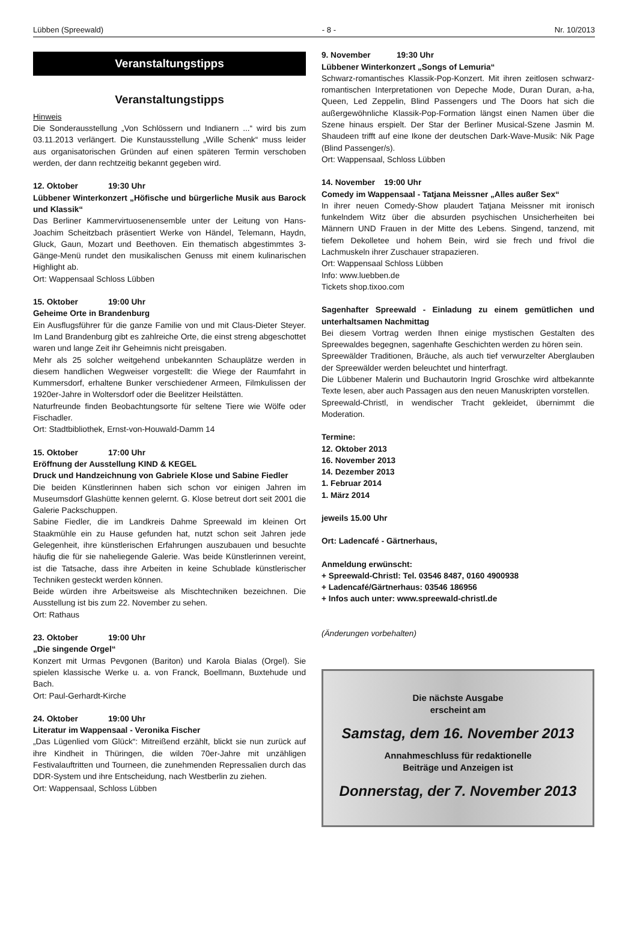Lübben (Spreewald) - 8 - Nr. 10/2013
Veranstaltungstipps
Veranstaltungstipps
Hinweis
Die Sonderausstellung „Von Schlössern und Indianern ...“ wird bis zum 03.11.2013 verlängert. Die Kunstausstellung „Wille Schenk“ muss leider aus organisatorischen Gründen auf einen späteren Termin verschoben werden, der dann rechtzeitig bekannt gegeben wird.
12. Oktober 19:30 Uhr
Lübbener Winterkonzert „Höfische und bürgerliche Musik aus Barock und Klassik“
Das Berliner Kammervirtuosenensemble unter der Leitung von Hans-Joachim Scheitzbach präsentiert Werke von Händel, Telemann, Haydn, Gluck, Gaun, Mozart und Beethoven. Ein thematisch abgestimmtes 3-Gänge-Menü rundet den musikalischen Genuss mit einem kulinarischen Highlight ab.
Ort: Wappensaal Schloss Lübben
15. Oktober 19:00 Uhr
Geheime Orte in Brandenburg
Ein Ausflugsführer für die ganze Familie von und mit Claus-Dieter Steyer. Im Land Brandenburg gibt es zahlreiche Orte, die einst streng abgeschottet waren und lange Zeit ihr Geheimnis nicht preisgaben.
Mehr als 25 solcher weitgehend unbekannten Schauplätze werden in diesem handlichen Wegweiser vorgestellt: die Wiege der Raumfahrt in Kummersdorf, erhaltene Bunker verschiedener Armeen, Filmkulissen der 1920er-Jahre in Woltersdorf oder die Beelitzer Heilstätten.
Naturfreunde finden Beobachtungsorte für seltene Tiere wie Wölfe oder Fischadler.
Ort: Stadtbibliothek, Ernst-von-Houwald-Damm 14
15. Oktober 17:00 Uhr
Eröffnung der Ausstellung KIND & KEGEL
Druck und Handzeichnung von Gabriele Klose und Sabine Fiedler
Die beiden Künstlerinnen haben sich schon vor einigen Jahren im Museumsdorf Glashütte kennen gelernt. G. Klose betreut dort seit 2001 die Galerie Packschuppen.
Sabine Fiedler, die im Landkreis Dahme Spreewald im kleinen Ort Staakmühle ein zu Hause gefunden hat, nutzt schon seit Jahren jede Gelegenheit, ihre künstlerischen Erfahrungen auszubauen und besuchte häufig die für sie naheliegende Galerie. Was beide Künstlerinnen vereint, ist die Tatsache, dass ihre Arbeiten in keine Schublade künstlerischer Techniken gesteckt werden können.
Beide würden ihre Arbeitsweise als Mischtechniken bezeichnen. Die Ausstellung ist bis zum 22. November zu sehen.
Ort: Rathaus
23. Oktober 19:00 Uhr
„Die singende Orgel“
Konzert mit Urmas Pevgonen (Bariton) und Karola Bialas (Orgel). Sie spielen klassische Werke u. a. von Franck, Boellmann, Buxtehude und Bach.
Ort: Paul-Gerhardt-Kirche
24. Oktober 19:00 Uhr
Literatur im Wappensaal - Veronika Fischer
„Das Lügenlied vom Glück“: Mitreißend erzählt, blickt sie nun zurück auf ihre Kindheit in Thüringen, die wilden 70er-Jahre mit unzähligen Festivalauftritten und Tourneen, die zunehmenden Repressalien durch das DDR-System und ihre Entscheidung, nach Westberlin zu ziehen.
Ort: Wappensaal, Schloss Lübben
9. November 19:30 Uhr
Lübbener Winterkonzert „Songs of Lemuria“
Schwarz-romantisches Klassik-Pop-Konzert. Mit ihren zeitlosen schwarz-romantischen Interpretationen von Depeche Mode, Duran Duran, a-ha, Queen, Led Zeppelin, Blind Passengers und The Doors hat sich die außergewöhnliche Klassik-Pop-Formation längst einen Namen über die Szene hinaus erspielt. Der Star der Berliner Musical-Szene Jasmin M. Shaudeen trifft auf eine Ikone der deutschen Dark-Wave-Musik: Nik Page (Blind Passenger/s).
Ort: Wappensaal, Schloss Lübben
14. November 19:00 Uhr
Comedy im Wappensaal - Tatjana Meissner „Alles außer Sex“
In ihrer neuen Comedy-Show plaudert Tatjana Meissner mit ironisch funkelndem Witz über die absurden psychischen Unsicherheiten bei Männern UND Frauen in der Mitte des Lebens. Singend, tanzend, mit tiefem Dekolletee und hohem Bein, wird sie frech und frivol die Lachmuskeln ihrer Zuschauer strapazieren.
Ort: Wappensaal Schloss Lübben
Info: www.luebben.de
Tickets shop.tixoo.com
Sagenhafter Spreewald - Einladung zu einem gemütlichen und unterhaltsamen Nachmittag
Bei diesem Vortrag werden Ihnen einige mystischen Gestalten des Spreewaldes begegnen, sagenhafte Geschichten werden zu hören sein.
Spreewälder Traditionen, Bräuche, als auch tief verwurzelter Aberglauben der Spreewälder werden beleuchtet und hinterfragt.
Die Lübbener Malerin und Buchautorin Ingrid Groschke wird altbekannte Texte lesen, aber auch Passagen aus den neuen Manuskripten vorstellen.
Spreewald-Christl, in wendischer Tracht gekleidet, übernimmt die Moderation.
Termine:
12. Oktober 2013
16. November 2013
14. Dezember 2013
1. Februar 2014
1. März 2014
jeweils 15.00 Uhr
Ort: Ladencafé - Gärtnerhaus,
Anmeldung erwünscht:
+ Spreewald-Christl: Tel. 03546 8487, 0160 4900938
+ Ladencafé/Gärtnerhaus: 03546 186956
+ Infos auch unter: www.spreewald-christl.de
(Änderungen vorbehalten)
Die nächste Ausgabe
erscheint am
Samstag, dem 16. November 2013
Annahmeschluss für redaktionelle
Beiträge und Anzeigen ist
Donnerstag, der 7. November 2013